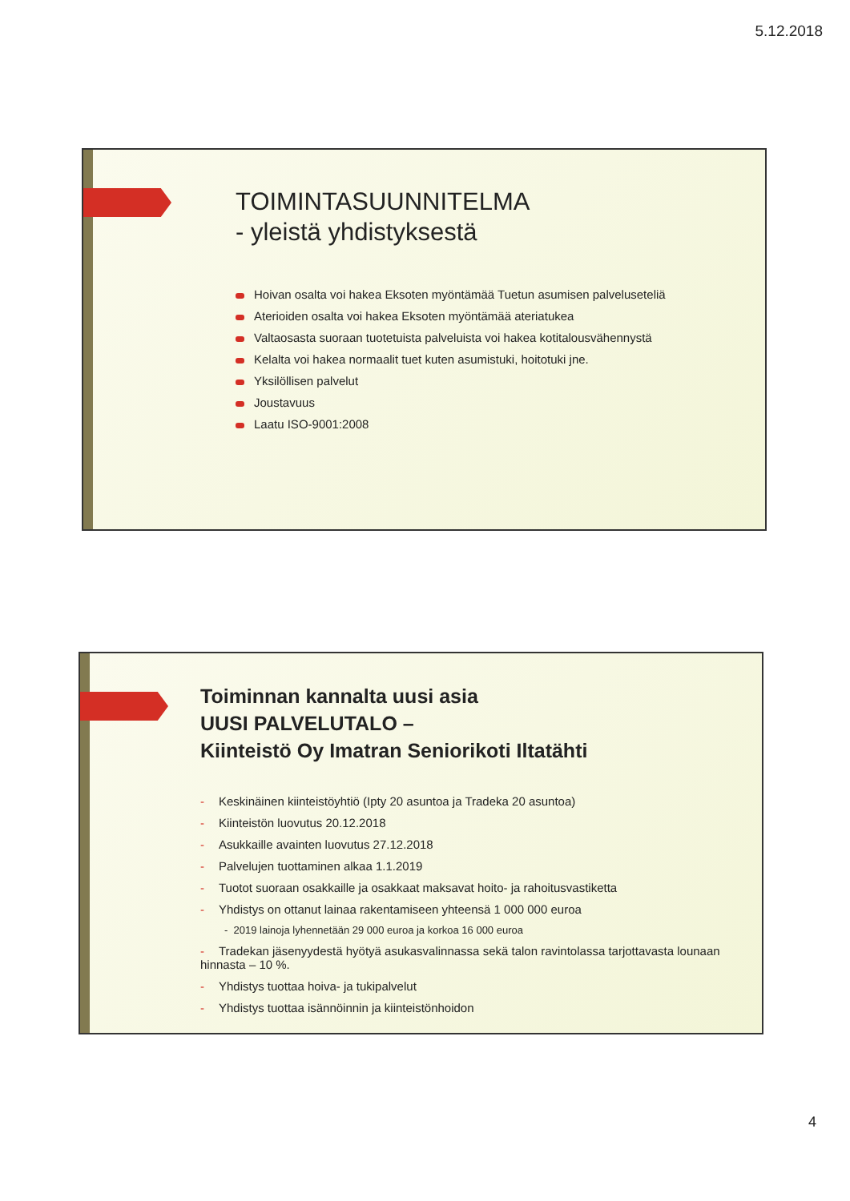5.12.2018
TOIMINTASUUNNITELMA
- yleistä yhdistyksestä
Hoivan osalta voi hakea Eksoten myöntämää Tuetun asumisen palveluseteliä
Aterioiden osalta voi hakea Eksoten myöntämää ateriatukea
Valtaosasta suoraan tuotetuista palveluista voi hakea kotitalousvähennystä
Kelalta voi hakea normaalit tuet kuten asumistuki, hoitotuki jne.
Yksilöllisen palvelut
Joustavuus
Laatu ISO-9001:2008
Toiminnan kannalta uusi asia
UUSI PALVELUTALO –
Kiinteistö Oy Imatran Seniorikoti Iltatähti
- Keskinäinen kiinteistöyhtiö (Ipty 20 asuntoa ja Tradeka 20 asuntoa)
- Kiinteistön luovutus 20.12.2018
- Asukkaille avainten luovutus 27.12.2018
- Palvelujen tuottaminen alkaa 1.1.2019
- Tuotot suoraan osakkaille ja osakkaat maksavat hoito- ja rahoitusvastiketta
- Yhdistys on ottanut lainaa rakentamiseen yhteensä 1 000 000 euroa
- 2019 lainoja lyhennetään 29 000 euroa ja korkoa 16 000 euroa
- Tradekan jäsenyydestä hyötyä asukasvalinnassa sekä talon ravintolassa tarjottavasta lounaan hinnasta – 10 %.
- Yhdistys tuottaa hoiva- ja tukipalvelut
- Yhdistys tuottaa isännöinnin ja kiinteistönhoidon
4